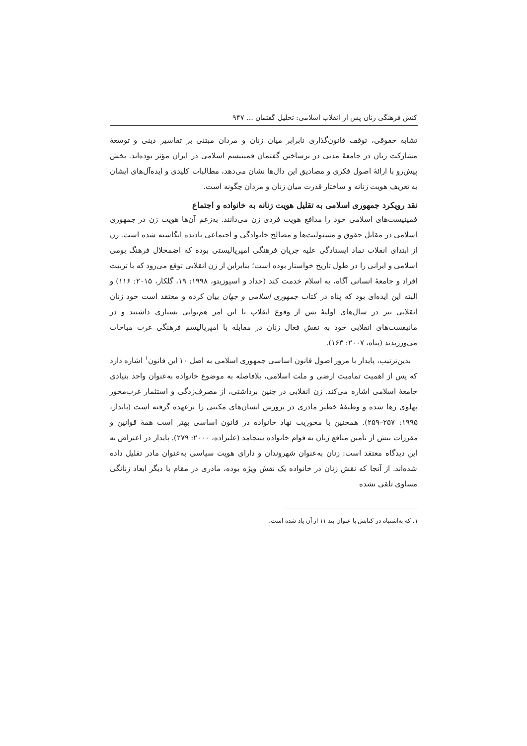کنش فرهنگی زنان پس از انقلاب اسلامی: تحلیل گفتمان ... ۹۴۷
تشابه حقوقی، توقف قانون‌گذاری نابرابر میان زنان و مردان مبتنی بر تفاسیر دینی و توسعهٔ مشارکت زنان در جامعهٔ مدنی در برساختن گفتمان فمینیسم اسلامی در ایران مؤثر بوده‌اند. بخش پیش‌رو با ارائهٔ اصول فکری و مصادیق این دال‌ها نشان می‌دهد، مطالبات کلیدی و ایده‌آل‌های ایشان به تعریف هویت زنانه و ساختار قدرت میان زنان و مردان چگونه است.
نقد رویکرد جمهوری اسلامی به تقلیل هویت زنانه به خانواده و اجتماع
فمینیست‌های اسلامی خود را مدافع هویت فردی زن می‌دانند. به‌زعم آن‌ها هویت زن در جمهوری اسلامی در مقابل حقوق و مسئولیت‌ها و مصالح خانوادگی و اجتماعی نادیده انگاشته شده است. زن از ابتدای انقلاب نماد ایستادگی علیه جریان فرهنگی امپریالیستی بوده که اضمحلال فرهنگ بومی اسلامی و ایرانی را در طول تاریخ خواستار بوده است؛ بنابراین از زن انقلابی توقع می‌رود که با تربیت افراد و جامعهٔ انسانی آگاه، به اسلام خدمت کند (حداد و اسپوزیتو، ۱۹۹۸: ۱۹، گلکار، ۲۰۱۵: ۱۱۶) و البته این ایده‌ای بود که پناه در کتاب جمهوری اسلامی و جهان بیان کرده و معتقد است خود زنان انقلابی نیز در سال‌های اولیهٔ پس از وقوع انقلاب با این امر هم‌نوایی بسیاری داشتند و در مانیفست‌های انقلابی خود به نقش فعال زنان در مقابله با امپریالیسم فرهنگی غرب مباحات می‌ورزیدند (پناه، ۲۰۰۷: ۱۶۳).
بدین‌ترتیب، پایدار با مرور اصول قانون اساسی جمهوری اسلامی به اصل ۱۰ این قانون<sup>۱</sup> اشاره دارد که پس از اهمیت تمامیت ارضی و ملت اسلامی، بلافاصله به موضوع خانواده به‌عنوان واحد بنیادی جامعهٔ اسلامی اشاره می‌کند. زن انقلابی در چنین برداشتی، از مصرف‌زدگی و استثمار غرب‌محور پهلوی رها شده و وظیفهٔ خطیر مادری در پرورش انسان‌های مکتبی را برعهده گرفته است (پایدار، ۱۹۹۵: ۲۵۷–۲۵۹). همچنین با محوریت نهاد خانواده در قانون اساسی بهتر است همهٔ قوانین و مقررات بیش از تأمین منافع زنان به قوام خانواده بینجامد (علیزاده، ۲۰۰۰: ۲۷۹). پایدار در اعتراض به این دیدگاه معتقد است: زنان به‌عنوان شهروندان و دارای هویت سیاسی به‌عنوان مادر تقلیل داده شده‌اند. از آنجا که نقش زنان در خانواده یک نقش ویژه بوده، مادری در مقام با دیگر ابعاد زنانگی مساوی تلقی نشده
۱. که به‌اشتباه در کتابش با عنوان بند ۱۱ از آن یاد شده است.